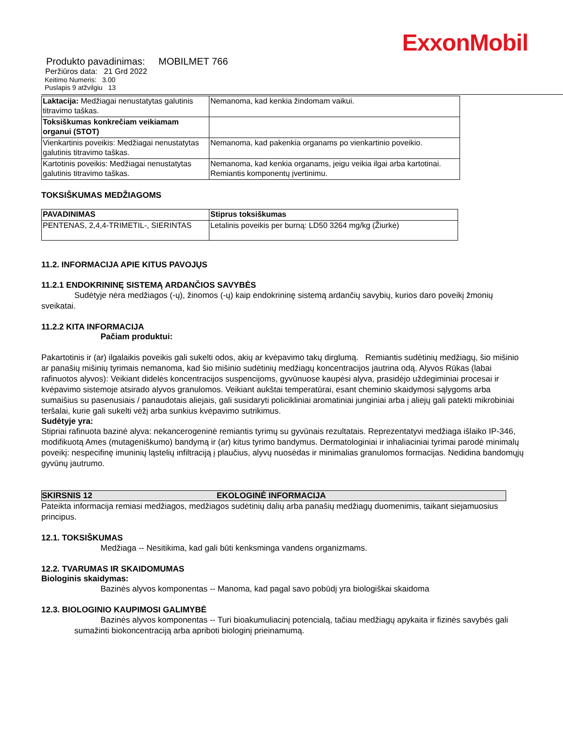ExxonMobil
Produkto pavadinimas: MOBILMET 766
Peržiūros data: 21 Grd 2022
Keitimo Numeris: 3.00
Puslapis 9 atžvilgiu 13
| Laktacija: Medžiagai nenustatytas galutinis titravimo taškas. | Nemanoma, kad kenkia žindomam vaikui. |
| Toksiškumas konkrečiam veikiamam organui (STOT) | |
| Vienkartinis poveikis: Medžiagai nenustatytas galutinis titravimo taškas. | Nemanoma, kad pakenkia organams po vienkartinio poveikio. |
| Kartotinis poveikis: Medžiagai nenustatytas galutinis titravimo taškas. | Nemanoma, kad kenkia organams, jeigu veikia ilgai arba kartotinai. Remiantis komponentų įvertinimu. |
TOKSIŠKUMAS MEDŽIAGOMS
| PAVADINIMAS | Stiprus toksiškumas |
| --- | --- |
| PENTENAS, 2,4,4-TRIMETIL-, SIERINTAS | Letalinis poveikis per burną: LD50 3264 mg/kg (Žiurkė) |
11.2. INFORMACIJA APIE KITUS PAVOJŲS
11.2.1 ENDOKRININĘ SISTEMĄ ARDANČIOS SAVYBĖS
Sudėtyje nėra medžiagos (-ų), žinomos (-ų) kaip endokrininę sistemą ardančių savybių, kurios daro poveikį žmonių sveikatai.
11.2.2 KITA INFORMACIJA
Pačiam produktui:
Pakartotinis ir (ar) ilgalaikis poveikis gali sukelti odos, akių ar kvėpavimo takų dirglumą. Remiantis sudėtinių medžiagų, šio mišinio ar panašių mišinių tyrimais nemanoma, kad šio mišinio sudėtinių medžiagų koncentracijos jautrina odą. Alyvos Rūkas (labai rafinuotos alyvos): Veikiant didelės koncentracijos suspencijoms, gyvūnuose kaupėsi alyva, prasidėjo uždegiminiai procesai ir kvėpavimo sistemoje atsirado alyvos granulomos. Veikiant aukštai temperatūrai, esant cheminio skaidymosi sąlygoms arba sumaišius su pasenusiais / panaudotais aliejais, gali susidaryti policikliniai aromatiniai junginiai arba į aliejų gali patekti mikrobiniai teršalai, kurie gali sukelti vėžį arba sunkius kvėpavimo sutrikimus.
Sudėtyje yra:
Stipriai rafinuota bazinė alyva: nekancerogeninė remiantis tyrimų su gyvūnais rezultatais. Reprezentatyvi medžiaga išlaiko IP-346, modifikuotą Ames (mutageniškumo) bandymą ir (ar) kitus tyrimo bandymus. Dermatologiniai ir inhaliaciniai tyrimai parodė minimalų poveikį: nespecifinę imuninių ląstelių infiltraciją į plaučius, alyvų nuosėdas ir minimalias granulomos formacijas. Nedidina bandomųjų gyvūnų jautrumo.
SKIRSNIS 12 EKOLOGINĖ INFORMACIJA
Pateikta informacija remiasi medžiagos, medžiagos sudėtinių dalių arba panašių medžiagų duomenimis, taikant siejamuosius principus.
12.1. TOKSIŠKUMAS
Medžiaga -- Nesitikima, kad gali būti kenksminga vandens organizmams.
12.2. TVARUMAS IR SKAIDOMUMAS
Biologinis skaidymas:
Bazinės alyvos komponentas -- Manoma, kad pagal savo pobūdį yra biologiškai skaidoma
12.3. BIOLOGINIO KAUPIMOSI GALIMYBĖ
Bazinės alyvos komponentas -- Turi bioakumuliacinį potencialą, tačiau medžiagų apykaita ir fizinės savybės gali sumažinti biokoncentraciją arba apriboti biologinį prieinamumą.